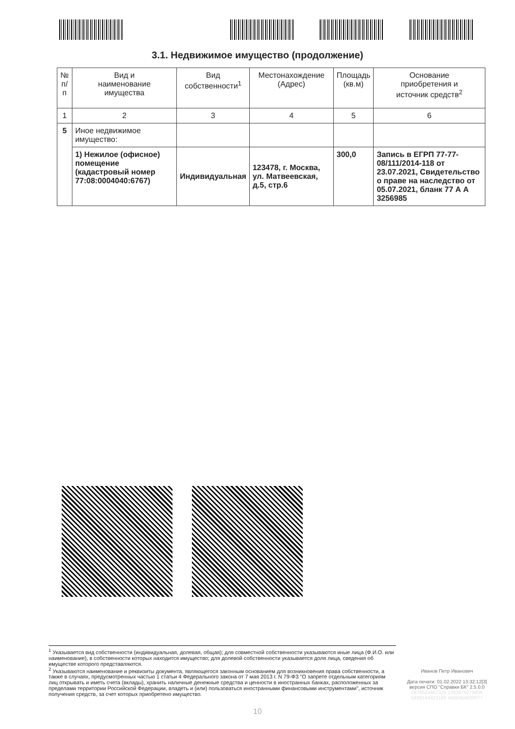3.1. Недвижимое имущество (продолжение)
| № п/п | Вид и наименование имущества | Вид собственности<sup>1</sup> | Местонахождение (Адрес) | Площадь (кв.м) | Основание приобретения и источник средств<sup>2</sup> |
| --- | --- | --- | --- | --- | --- |
| 1 | 2 | 3 | 4 | 5 | 6 |
| 5 | Иное недвижимое имущество: | | | | |
| | 1) Нежилое (офисное) помещение (кадастровый номер 77:08:0004040:6767) | Индивидуальная | 123478, г. Москва, ул. Матвеевская, д.5, стр.6 | 300,0 | Запись в ЕГРП 77-77-08/111/2014-118 от 23.07.2021, Свидетельство о праве на наследство от 05.07.2021, бланк 77 А А 3256985 |
<sup>1</sup> Указывается вид собственности (индивидуальная, долевая, общая); для совместной собственности указываются иные лица (Ф.И.О. или наименование), в собственности которых находится имущество; для долевой собственности указывается доля лица, сведения об имуществе которого представляются.
<sup>2</sup> Указываются наименование и реквизиты документа, являющегося законным основанием для возникновения права собственности, а также в случаях, предусмотренных частью 1 статьи 4 Федерального закона от 7 мая 2013 г. N 79-ФЗ "О запрете отдельным категориям лиц открывать и иметь счета (вклады), хранить наличные денежные средства и ценности в иностранных банках, расположенных за пределами территории Российской Федерации, владеть и (или) пользоваться иностранными финансовыми инструментами", источник получения средств, за счет которых приобретено имущество.
Иванов Петр Иванович
Дата печати: 01.02.2022 13:32:12[3]
версия СПО "Справки БК" 2.5.0.0
2876543487329 1383879276806
5499144423168 4400454030077
10